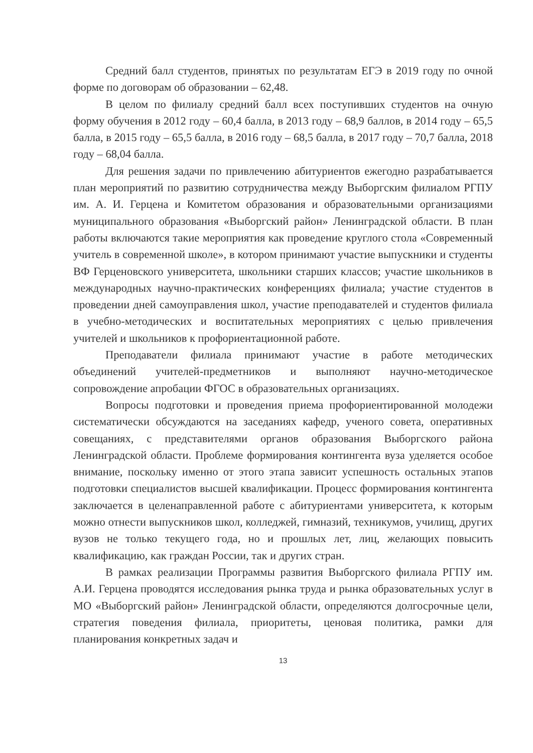Средний балл студентов, принятых по результатам ЕГЭ в 2019 году по очной форме по договорам об образовании – 62,48.
В целом по филиалу средний балл всех поступивших студентов на очную форму обучения в 2012 году – 60,4 балла, в 2013 году – 68,9 баллов, в 2014 году – 65,5 балла, в 2015 году – 65,5 балла, в 2016 году – 68,5 балла, в 2017 году – 70,7 балла, 2018 году – 68,04 балла.
Для решения задачи по привлечению абитуриентов ежегодно разрабатывается план мероприятий по развитию сотрудничества между Выборгским филиалом РГПУ им. А. И. Герцена и Комитетом образования и образовательными организациями муниципального образования «Выборгский район» Ленинградской области. В план работы включаются такие мероприятия как проведение круглого стола «Современный учитель в современной школе», в котором принимают участие выпускники и студенты ВФ Герценовского университета, школьники старших классов; участие школьников в международных научно-практических конференциях филиала; участие студентов в проведении дней самоуправления школ, участие преподавателей и студентов филиала в учебно-методических и воспитательных мероприятиях с целью привлечения учителей и школьников к профориентационной работе.
Преподаватели филиала принимают участие в работе методических объединений учителей-предметников и выполняют научно-методическое сопровождение апробации ФГОС в образовательных организациях.
Вопросы подготовки и проведения приема профориентированной молодежи систематически обсуждаются на заседаниях кафедр, ученого совета, оперативных совещаниях, с представителями органов образования Выборгского района Ленинградской области. Проблеме формирования контингента вуза уделяется особое внимание, поскольку именно от этого этапа зависит успешность остальных этапов подготовки специалистов высшей квалификации. Процесс формирования контингента заключается в целенаправленной работе с абитуриентами университета, к которым можно отнести выпускников школ, колледжей, гимназий, техникумов, училищ, других вузов не только текущего года, но и прошлых лет, лиц, желающих повысить квалификацию, как граждан России, так и других стран.
В рамках реализации Программы развития Выборгского филиала РГПУ им. А.И. Герцена проводятся исследования рынка труда и рынка образовательных услуг в МО «Выборгский район» Ленинградской области, определяются долгосрочные цели, стратегия поведения филиала, приоритеты, ценовая политика, рамки для планирования конкретных задач и
13